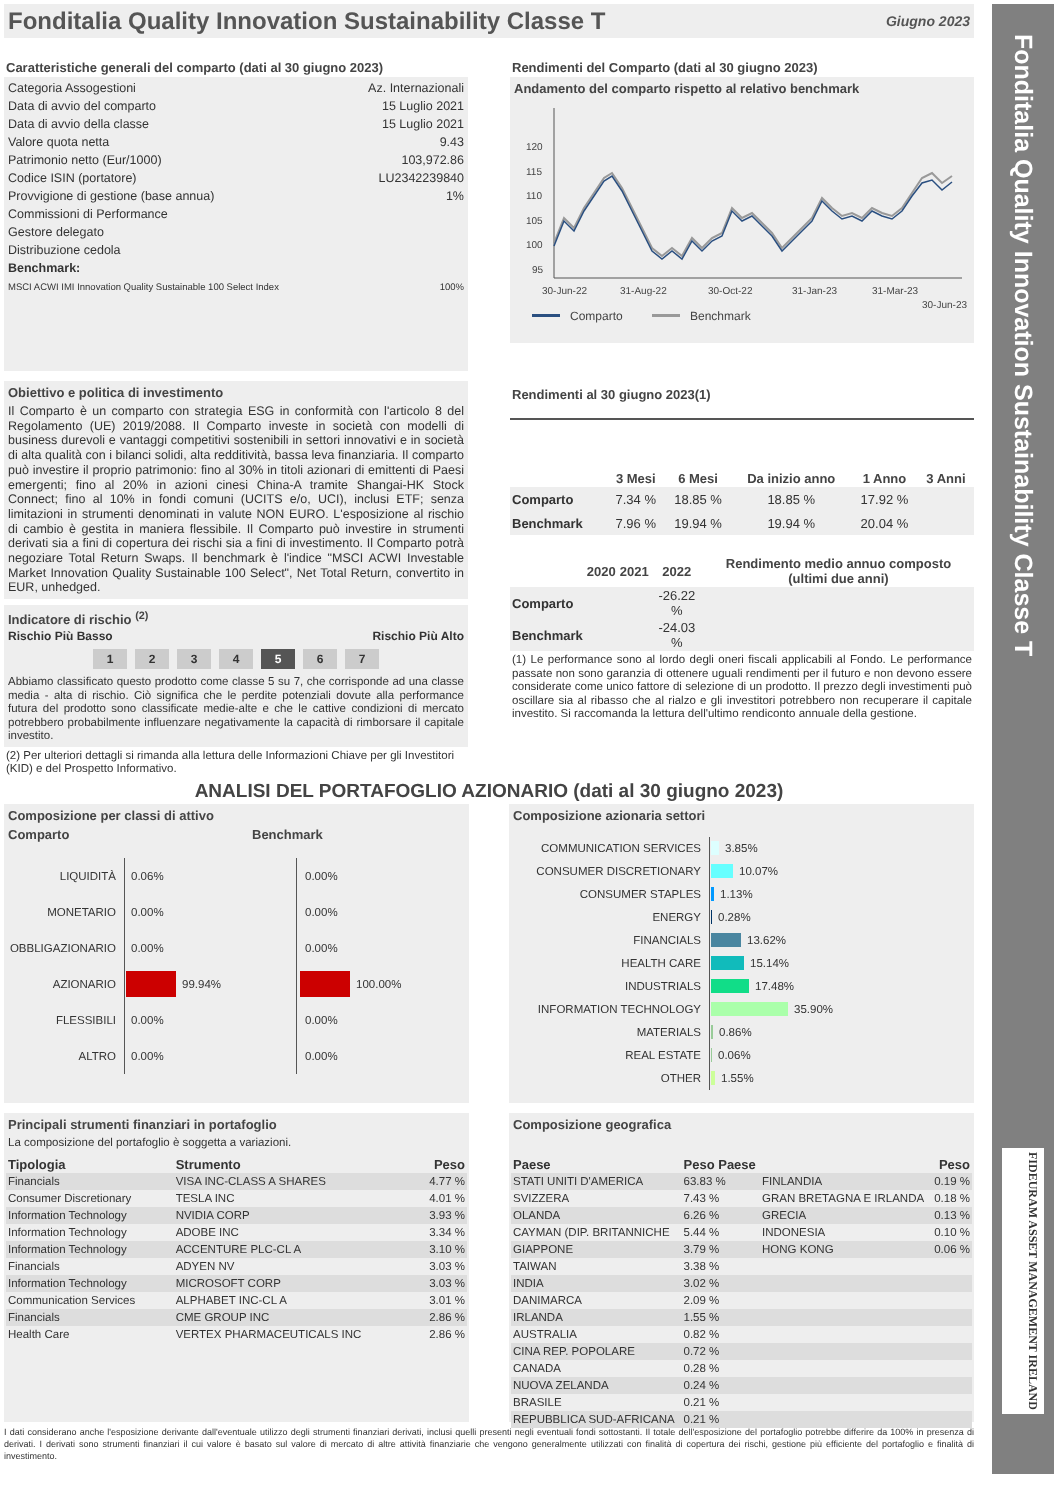Fonditalia Quality Innovation Sustainability Classe T
Giugno 2023
Caratteristiche generali del comparto (dati al 30 giugno 2023)
| Categoria Assogestioni | Az. Internazionali |
| Data di avvio del comparto | 15 Luglio 2021 |
| Data di avvio della classe | 15 Luglio 2021 |
| Valore quota netta | 9.43 |
| Patrimonio netto (Eur/1000) | 103,972.86 |
| Codice ISIN (portatore) | LU2342239840 |
| Provvigione di gestione (base annua) | 1% |
| Commissioni di Performance | |
| Gestore delegato | |
| Distribuzione cedola | |
| Benchmark: | |
| MSCI ACWI IMI Innovation Quality Sustainable 100 Select Index | 100% |
Rendimenti del Comparto (dati al 30 giugno 2023)
Andamento del comparto rispetto al relativo benchmark
120
115
110
105
100
95
30-Jun-22
31-Aug-22
30-Oct-22
31-Jan-23
31-Mar-23
30-Jun-23
Comparto
Benchmark
Obiettivo e politica di investimento
Il Comparto è un comparto con strategia ESG in conformità con l'articolo 8 del Regolamento (UE) 2019/2088. Il Comparto investe in società con modelli di business durevoli e vantaggi competitivi sostenibili in settori innovativi e in società di alta qualità con i bilanci solidi, alta redditività, bassa leva finanziaria. Il comparto può investire il proprio patrimonio: fino al 30% in titoli azionari di emittenti di Paesi emergenti; fino al 20% in azioni cinesi China-A tramite Shangai-HK Stock Connect; fino al 10% in fondi comuni (UCITS e/o, UCI), inclusi ETF; senza limitazioni in strumenti denominati in valute NON EURO. L'esposizione al rischio di cambio è gestita in maniera flessibile. Il Comparto può investire in strumenti derivati sia a fini di copertura dei rischi sia a fini di investimento. Il Comparto potrà negoziare Total Return Swaps. Il benchmark è l'indice "MSCI ACWI Investable Market Innovation Quality Sustainable 100 Select", Net Total Return, convertito in EUR, unhedged.
Indicatore di rischio <sup>(2)</sup>
Rischio Più Basso Rischio Più Alto
1 2 3 4 5 6 7
Abbiamo classificato questo prodotto come classe 5 su 7, che corrisponde ad una classe media - alta di rischio. Ciò significa che le perdite potenziali dovute alla performance futura del prodotto sono classificate medie-alte e che le cattive condizioni di mercato potrebbero probabilmente influenzare negativamente la capacità di rimborsare il capitale investito.
(2) Per ulteriori dettagli si rimanda alla lettura delle Informazioni Chiave per gli Investitori (KID) e del Prospetto Informativo.
Rendimenti al 30 giugno 2023(1)
| | 3 Mesi | 6 Mesi | Da inizio anno | 1 Anno | 3 Anni |
| --- | --- | --- | --- | --- | --- |
| Comparto | 7.34 % | 18.85 % | 18.85 % | 17.92 % | |
| Benchmark | 7.96 % | 19.94 % | 19.94 % | 20.04 % | |
| | 2020 | 2021 | 2022 | Rendimento medio annuo composto (ultimi due anni) |
| --- | --- | --- | --- | --- |
| Comparto | | | -26.22 % | |
| Benchmark | | | -24.03 % | |
(1) Le performance sono al lordo degli oneri fiscali applicabili al Fondo. Le performance passate non sono garanzia di ottenere uguali rendimenti per il futuro e non devono essere considerate come unico fattore di selezione di un prodotto. Il prezzo degli investimenti può oscillare sia al ribasso che al rialzo e gli investitori potrebbero non recuperare il capitale investito. Si raccomanda la lettura dell'ultimo rendiconto annuale della gestione.
ANALISI DEL PORTAFOGLIO AZIONARIO (dati al 30 giugno 2023)
Composizione per classi di attivo
Comparto Benchmark
LIQUIDITÀ
0.06%
MONETARIO
0.00%
OBBLIGAZIONARIO
0.00%
AZIONARIO
99.94%
FLESSIBILI
0.00%
ALTRO
0.00%
0.00%
0.00%
0.00%
100.00%
0.00%
0.00%
Composizione azionaria settori
COMMUNICATION SERVICES
3.85%
CONSUMER DISCRETIONARY
10.07%
CONSUMER STAPLES
1.13%
ENERGY
0.28%
FINANCIALS
13.62%
HEALTH CARE
15.14%
INDUSTRIALS
17.48%
INFORMATION TECHNOLOGY
35.90%
MATERIALS
0.86%
REAL ESTATE
0.06%
OTHER
1.55%
Principali strumenti finanziari in portafoglio
La composizione del portafoglio è soggetta a variazioni.
| Tipologia | Strumento | Peso |
| --- | --- | --- |
| Financials | VISA INC-CLASS A SHARES | 4.77 % |
| Consumer Discretionary | TESLA INC | 4.01 % |
| Information Technology | NVIDIA CORP | 3.93 % |
| Information Technology | ADOBE INC | 3.34 % |
| Information Technology | ACCENTURE PLC-CL A | 3.10 % |
| Financials | ADYEN NV | 3.03 % |
| Information Technology | MICROSOFT CORP | 3.03 % |
| Communication Services | ALPHABET INC-CL A | 3.01 % |
| Financials | CME GROUP INC | 2.86 % |
| Health Care | VERTEX PHARMACEUTICALS INC | 2.86 % |
Composizione geografica
| Paese | Peso Paese | | Peso |
| --- | --- | --- | --- |
| STATI UNITI D'AMERICA | 63.83 % | FINLANDIA | 0.19 % |
| SVIZZERA | 7.43 % | GRAN BRETAGNA E IRLANDA | 0.18 % |
| OLANDA | 6.26 % | GRECIA | 0.13 % |
| CAYMAN (DIP. BRITANNICHE | 5.44 % | INDONESIA | 0.10 % |
| GIAPPONE | 3.79 % | HONG KONG | 0.06 % |
| TAIWAN | 3.38 % | | |
| INDIA | 3.02 % | | |
| DANIMARCA | 2.09 % | | |
| IRLANDA | 1.55 % | | |
| AUSTRALIA | 0.82 % | | |
| CINA REP. POPOLARE | 0.72 % | | |
| CANADA | 0.28 % | | |
| NUOVA ZELANDA | 0.24 % | | |
| BRASILE | 0.21 % | | |
| REPUBBLICA SUD-AFRICANA | 0.21 % | | |
I dati considerano anche l'esposizione derivante dall'eventuale utilizzo degli strumenti finanziari derivati, inclusi quelli presenti negli eventuali fondi sottostanti. Il totale dell'esposizione del portafoglio potrebbe differire da 100% in presenza di derivati. I derivati sono strumenti finanziari il cui valore è basato sul valore di mercato di altre attività finanziarie che vengono generalmente utilizzati con finalità di copertura dei rischi, gestione più efficiente del portafoglio e finalità di investimento.
Fonditalia Quality Innovation Sustainability Classe T
FIDEURAM ASSET MANAGEMENT IRELAND